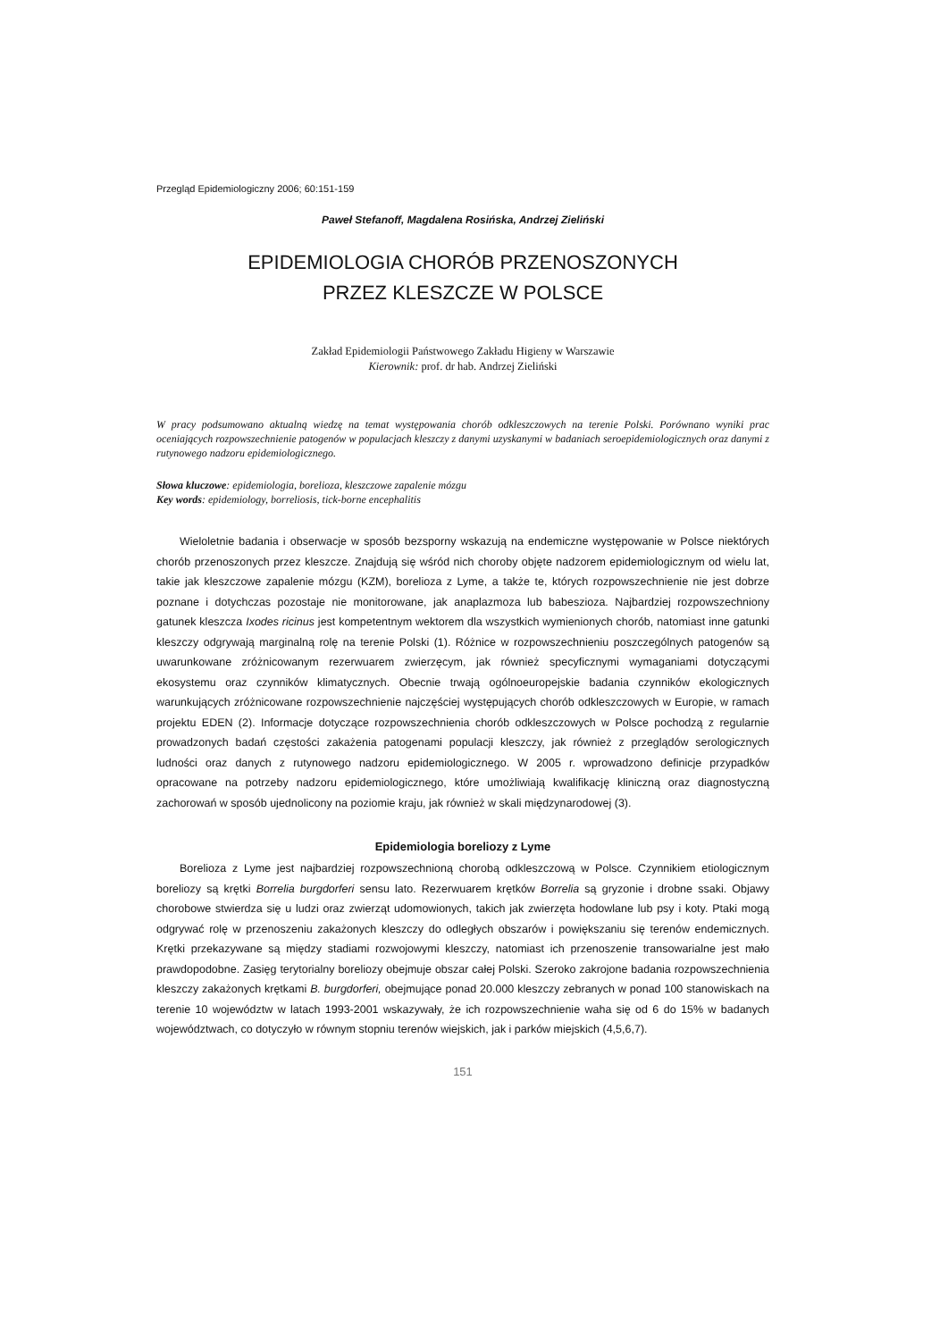Przegląd Epidemiologiczny 2006; 60:151-159
Paweł Stefanoff, Magdalena Rosińska, Andrzej Zieliński
EPIDEMIOLOGIA CHORÓB PRZENOSZONYCH
PRZEZ KLESZCZE W POLSCE
Zakład Epidemiologii Państwowego Zakładu Higieny w Warszawie
Kierownik: prof. dr hab. Andrzej Zieliński
W pracy podsumowano aktualną wiedzę na temat występowania chorób odkleszczowych na terenie Polski. Porównano wyniki prac oceniających rozpowszechnienie patogenów w populacjach kleszczy z danymi uzyskanymi w badaniach seroepidemiologicznych oraz danymi z rutynowego nadzoru epidemiologicznego.
Słowa kluczowe: epidemiologia, borelioza, kleszczowe zapalenie mózgu
Key words: epidemiology, borreliosis, tick-borne encephalitis
Wieloletnie badania i obserwacje w sposób bezsporny wskazują na endemiczne występowanie w Polsce niektórych chorób przenoszonych przez kleszcze. Znajdują się wśród nich choroby objęte nadzorem epidemiologicznym od wielu lat, takie jak kleszczowe zapalenie mózgu (KZM), borelioza z Lyme, a także te, których rozpowszechnienie nie jest dobrze poznane i dotychczas pozostaje nie monitorowane, jak anaplazmoza lub babeszioza. Najbardziej rozpowszechniony gatunek kleszcza Ixodes ricinus jest kompetentnym wektorem dla wszystkich wymienionych chorób, natomiast inne gatunki kleszczy odgrywają marginalną rolę na terenie Polski (1). Różnice w rozpowszechnieniu poszczególnych patogenów są uwarunkowane zróżnicowanym rezerwuarem zwierzęcym, jak również specyficznymi wymaganiami dotyczącymi ekosystemu oraz czynników klimatycznych. Obecnie trwają ogólnoeuropejskie badania czynników ekologicznych warunkujących zróżnicowane rozpowszechnienie najczęściej występujących chorób odkleszczowych w Europie, w ramach projektu EDEN (2). Informacje dotyczące rozpowszechnienia chorób odkleszczowych w Polsce pochodzą z regularnie prowadzonych badań częstości zakażenia patogenami populacji kleszczy, jak również z przeglądów serologicznych ludności oraz danych z rutynowego nadzoru epidemiologicznego. W 2005 r. wprowadzono definicje przypadków opracowane na potrzeby nadzoru epidemiologicznego, które umożliwiają kwalifikację kliniczną oraz diagnostyczną zachorowań w sposób ujednolicony na poziomie kraju, jak również w skali międzynarodowej (3).
Epidemiologia boreliozy z Lyme
Borelioza z Lyme jest najbardziej rozpowszechnioną chorobą odkleszczową w Polsce. Czynnikiem etiologicznym boreliozy są krętki Borrelia burgdorferi sensu lato. Rezerwuarem krętków Borrelia są gryzonie i drobne ssaki. Objawy chorobowe stwierdza się u ludzi oraz zwierząt udomowionych, takich jak zwierzęta hodowlane lub psy i koty. Ptaki mogą odgrywać rolę w przenoszeniu zakażonych kleszczy do odległych obszarów i powiększaniu się terenów endemicznych. Krętki przekazywane są między stadiami rozwojowymi kleszczy, natomiast ich przenoszenie transowarialne jest mało prawdopodobne. Zasięg terytorialny boreliozy obejmuje obszar całej Polski. Szeroko zakrojone badania rozpowszechnienia kleszczy zakażonych krętkami B. burgdorferi, obejmujące ponad 20.000 kleszczy zebranych w ponad 100 stanowiskach na terenie 10 województw w latach 1993-2001 wskazywały, że ich rozpowszechnienie waha się od 6 do 15% w badanych województwach, co dotyczyło w równym stopniu terenów wiejskich, jak i parków miejskich (4,5,6,7).
151